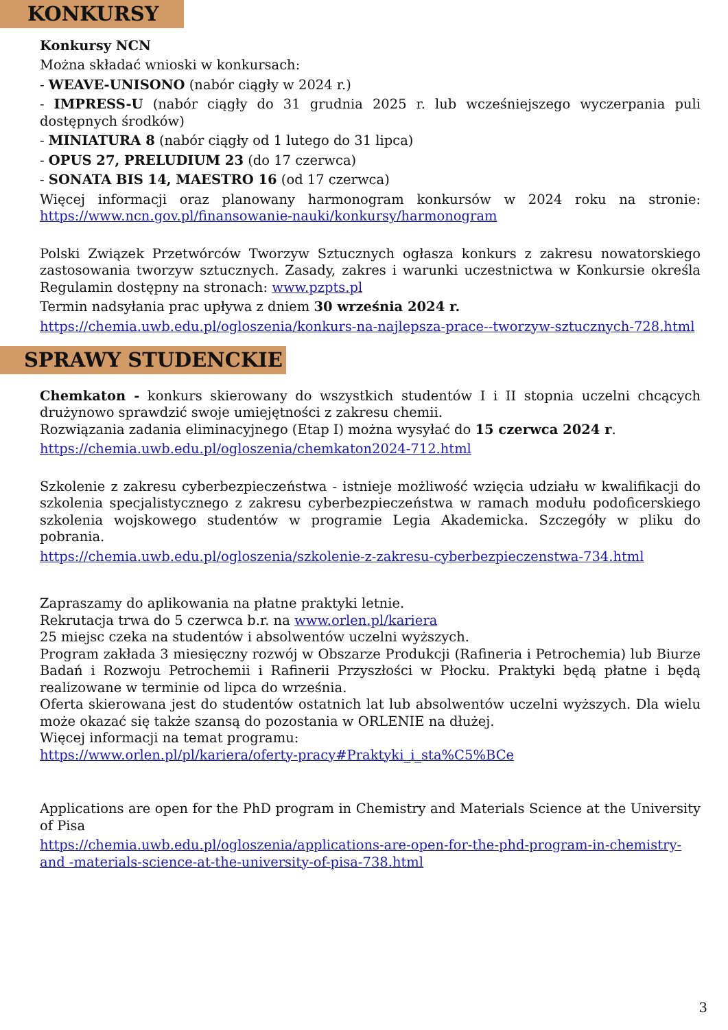KONKURSY
Konkursy NCN
Można składać wnioski w konkursach:
- WEAVE-UNISONO (nabór ciągły w 2024 r.)
- IMPRESS-U (nabór ciągły do 31 grudnia 2025 r. lub wcześniejszego wyczerpania puli dostępnych środków)
- MINIATURA 8 (nabór ciągły od 1 lutego do 31 lipca)
- OPUS 27, PRELUDIUM 23 (do 17 czerwca)
- SONATA BIS 14, MAESTRO 16 (od 17 czerwca)
Więcej informacji oraz planowany harmonogram konkursów w 2024 roku na stronie: https://www.ncn.gov.pl/finansowanie-nauki/konkursy/harmonogram
Polski Związek Przetwórców Tworzyw Sztucznych ogłasza konkurs z zakresu nowatorskiego zastosowania tworzyw sztucznych. Zasady, zakres i warunki uczestnictwa w Konkursie określa Regulamin dostępny na stronach: www.pzpts.pl
Termin nadsyłania prac upływa z dniem 30 września 2024 r.
https://chemia.uwb.edu.pl/ogloszenia/konkurs-na-najlepsza-prace--tworzyw-sztucznych-728.html
SPRAWY STUDENCKIE
Chemkaton - konkurs skierowany do wszystkich studentów I i II stopnia uczelni chcących drużynowo sprawdzić swoje umiejętności z zakresu chemii.
Rozwiązania zadania eliminacyjnego (Etap I) można wysyłać do 15 czerwca 2024 r.
https://chemia.uwb.edu.pl/ogloszenia/chemkaton2024-712.html
Szkolenie z zakresu cyberbezpieczeństwa - istnieje możliwość wzięcia udziału w kwalifikacji do szkolenia specjalistycznego z zakresu cyberbezpieczeństwa w ramach modułu podoficerskiego szkolenia wojskowego studentów w programie Legia Akademicka. Szczegóły w pliku do pobrania.
https://chemia.uwb.edu.pl/ogloszenia/szkolenie-z-zakresu-cyberbezpieczenstwa-734.html
Zapraszamy do aplikowania na płatne praktyki letnie.
Rekrutacja trwa do 5 czerwca b.r. na www.orlen.pl/kariera
25 miejsc czeka na studentów i absolwentów uczelni wyższych.
Program zakłada 3 miesięczny rozwój w Obszarze Produkcji (Rafineria i Petrochemia) lub Biurze Badań i Rozwoju Petrochemii i Rafinerii Przyszłości w Płocku. Praktyki będą płatne i będą realizowane w terminie od lipca do września.
Oferta skierowana jest do studentów ostatnich lat lub absolwentów uczelni wyższych. Dla wielu może okazać się także szansą do pozostania w ORLENIE na dłużej.
Więcej informacji na temat programu:
https://www.orlen.pl/pl/kariera/oferty-pracy#Praktyki_i_sta%C5%BCe
Applications are open for the PhD program in Chemistry and Materials Science at the University of Pisa
https://chemia.uwb.edu.pl/ogloszenia/applications-are-open-for-the-phd-program-in-chemistry-and -materials-science-at-the-university-of-pisa-738.html
3